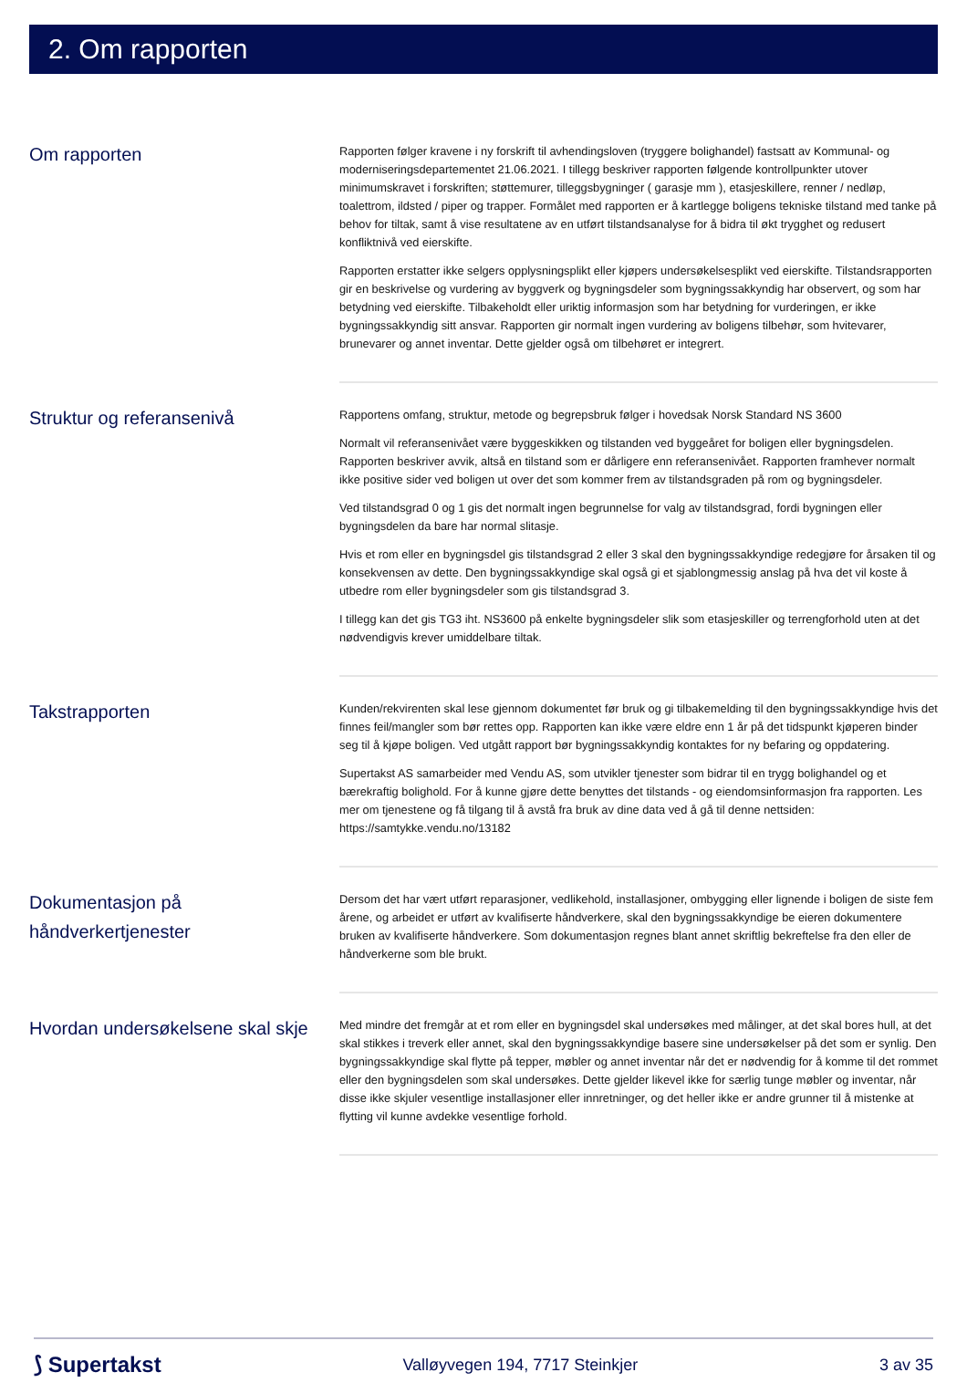2. Om rapporten
Om rapporten
Rapporten følger kravene i ny forskrift til avhendingsloven (tryggere bolighandel) fastsatt av Kommunal- og moderniseringsdepartementet 21.06.2021. I tillegg beskriver rapporten følgende kontrollpunkter utover minimumskravet i forskriften; støttemurer, tilleggsbygninger ( garasje mm ), etasjeskillere, renner / nedløp, toalettrom, ildsted / piper og trapper. Formålet med rapporten er å kartlegge boligens tekniske tilstand med tanke på behov for tiltak, samt å vise resultatene av en utført tilstandsanalyse for å bidra til økt trygghet og redusert konfliktnivå ved eierskifte.
Rapporten erstatter ikke selgers opplysningsplikt eller kjøpers undersøkelsesplikt ved eierskifte. Tilstandsrapporten gir en beskrivelse og vurdering av byggverk og bygningsdeler som bygningssakkyndig har observert, og som har betydning ved eierskifte. Tilbakeholdt eller uriktig informasjon som har betydning for vurderingen, er ikke bygningssakkyndig sitt ansvar. Rapporten gir normalt ingen vurdering av boligens tilbehør, som hvitevarer, brunevarer og annet inventar. Dette gjelder også om tilbehøret er integrert.
Struktur og referansenivå
Rapportens omfang, struktur, metode og begrepsbruk følger i hovedsak Norsk Standard NS 3600
Normalt vil referansenivået være byggeskikken og tilstanden ved byggeåret for boligen eller bygningsdelen. Rapporten beskriver avvik, altså en tilstand som er dårligere enn referansenivået. Rapporten framhever normalt ikke positive sider ved boligen ut over det som kommer frem av tilstandsgraden på rom og bygningsdeler.
Ved tilstandsgrad 0 og 1 gis det normalt ingen begrunnelse for valg av tilstandsgrad, fordi bygningen eller bygningsdelen da bare har normal slitasje.
Hvis et rom eller en bygningsdel gis tilstandsgrad 2 eller 3 skal den bygningssakkyndige redegjøre for årsaken til og konsekvensen av dette. Den bygningssakkyndige skal også gi et sjablongmessig anslag på hva det vil koste å utbedre rom eller bygningsdeler som gis tilstandsgrad 3.
I tillegg kan det gis TG3 iht. NS3600 på enkelte bygningsdeler slik som etasjeskiller og terrengforhold uten at det nødvendigvis krever umiddelbare tiltak.
Takstrapporten
Kunden/rekvirenten skal lese gjennom dokumentet før bruk og gi tilbakemelding til den bygningssakkyndige hvis det finnes feil/mangler som bør rettes opp. Rapporten kan ikke være eldre enn 1 år på det tidspunkt kjøperen binder seg til å kjøpe boligen. Ved utgått rapport bør bygningssakkyndig kontaktes for ny befaring og oppdatering.
Supertakst AS samarbeider med Vendu AS, som utvikler tjenester som bidrar til en trygg bolighandel og et bærekraftig bolighold. For å kunne gjøre dette benyttes det tilstands - og eiendomsinformasjon fra rapporten. Les mer om tjenestene og få tilgang til å avstå fra bruk av dine data ved å gå til denne nettsiden: https://samtykke.vendu.no/13182
Dokumentasjon på håndverkertjenester
Dersom det har vært utført reparasjoner, vedlikehold, installasjoner, ombygging eller lignende i boligen de siste fem årene, og arbeidet er utført av kvalifiserte håndverkere, skal den bygningssakkyndige be eieren dokumentere bruken av kvalifiserte håndverkere. Som dokumentasjon regnes blant annet skriftlig bekreftelse fra den eller de håndverkerne som ble brukt.
Hvordan undersøkelsene skal skje
Med mindre det fremgår at et rom eller en bygningsdel skal undersøkes med målinger, at det skal bores hull, at det skal stikkes i treverk eller annet, skal den bygningssakkyndige basere sine undersøkelser på det som er synlig. Den bygningssakkyndige skal flytte på tepper, møbler og annet inventar når det er nødvendig for å komme til det rommet eller den bygningsdelen som skal undersøkes. Dette gjelder likevel ikke for særlig tunge møbler og inventar, når disse ikke skjuler vesentlige installasjoner eller innretninger, og det heller ikke er andre grunner til å mistenke at flytting vil kunne avdekke vesentlige forhold.
⟆ Supertakst Valløyvegen 194, 7717 Steinkjer 3 av 35